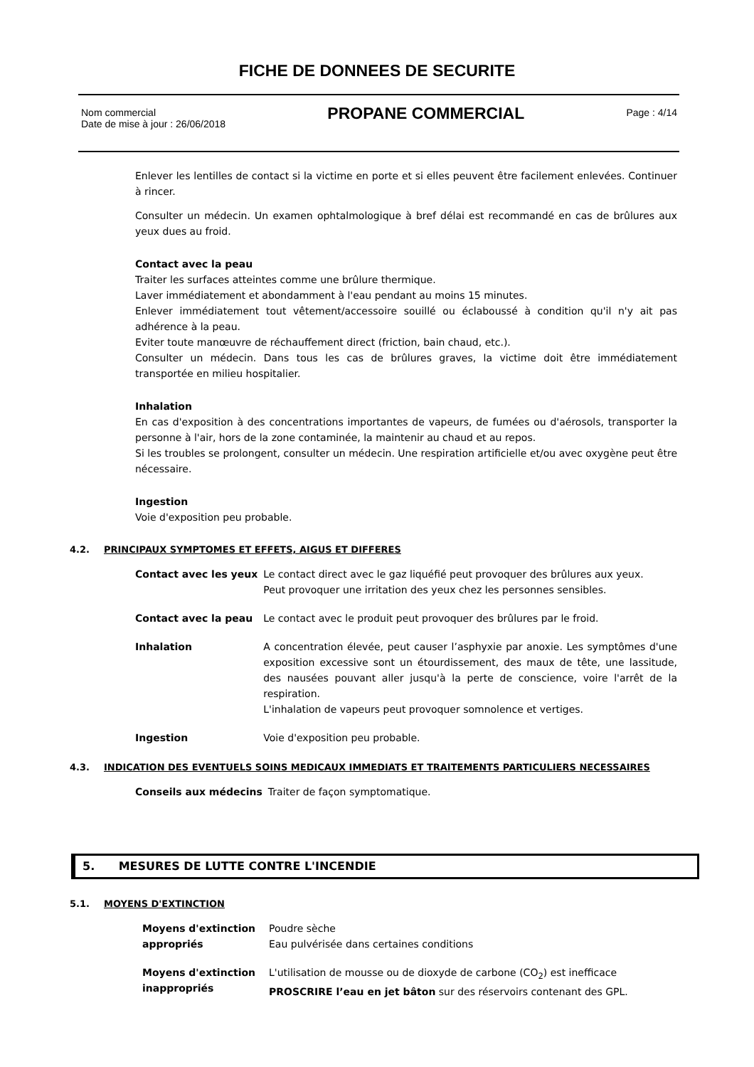FICHE DE DONNEES DE SECURITE
Nom commercial
Date de mise à jour : 26/06/2018
PROPANE COMMERCIAL
Page : 4/14
Enlever les lentilles de contact si la victime en porte et si elles peuvent être facilement enlevées. Continuer à rincer.
Consulter un médecin. Un examen ophtalmologique à bref délai est recommandé en cas de brûlures aux yeux dues au froid.
Contact avec la peau
Traiter les surfaces atteintes comme une brûlure thermique.
Laver immédiatement et abondamment à l'eau pendant au moins 15 minutes.
Enlever immédiatement tout vêtement/accessoire souillé ou éclaboussé à condition qu'il n'y ait pas adhérence à la peau.
Eviter toute manœuvre de réchauffement direct (friction, bain chaud, etc.).
Consulter un médecin. Dans tous les cas de brûlures graves, la victime doit être immédiatement transportée en milieu hospitalier.
Inhalation
En cas d'exposition à des concentrations importantes de vapeurs, de fumées ou d'aérosols, transporter la personne à l'air, hors de la zone contaminée, la maintenir au chaud et au repos.
Si les troubles se prolongent, consulter un médecin. Une respiration artificielle et/ou avec oxygène peut être nécessaire.
Ingestion
Voie d'exposition peu probable.
4.2. PRINCIPAUX SYMPTOMES ET EFFETS, AIGUS ET DIFFERES
| Contact avec les yeux | Le contact direct avec le gaz liquéfié peut provoquer des brûlures aux yeux. Peut provoquer une irritation des yeux chez les personnes sensibles. |
| Contact avec la peau | Le contact avec le produit peut provoquer des brûlures par le froid. |
| Inhalation | A concentration élevée, peut causer l’asphyxie par anoxie. Les symptômes d'une exposition excessive sont un étourdissement, des maux de tête, une lassitude, des nausées pouvant aller jusqu'à la perte de conscience, voire l'arrêt de la respiration. L'inhalation de vapeurs peut provoquer somnolence et vertiges. |
| Ingestion | Voie d'exposition peu probable. |
4.3. INDICATION DES EVENTUELS SOINS MEDICAUX IMMEDIATS ET TRAITEMENTS PARTICULIERS NECESSAIRES
| Conseils aux médecins | Traiter de façon symptomatique. |
5. MESURES DE LUTTE CONTRE L'INCENDIE
5.1. MOYENS D'EXTINCTION
| Moyens d'extinction appropriés | Poudre sèche Eau pulvérisée dans certaines conditions |
| Moyens d'extinction inappropriés | L'utilisation de mousse ou de dioxyde de carbone (CO<sub>2</sub>) est inefficace PROSCRIRE l’eau en jet bâton sur des réservoirs contenant des GPL. |